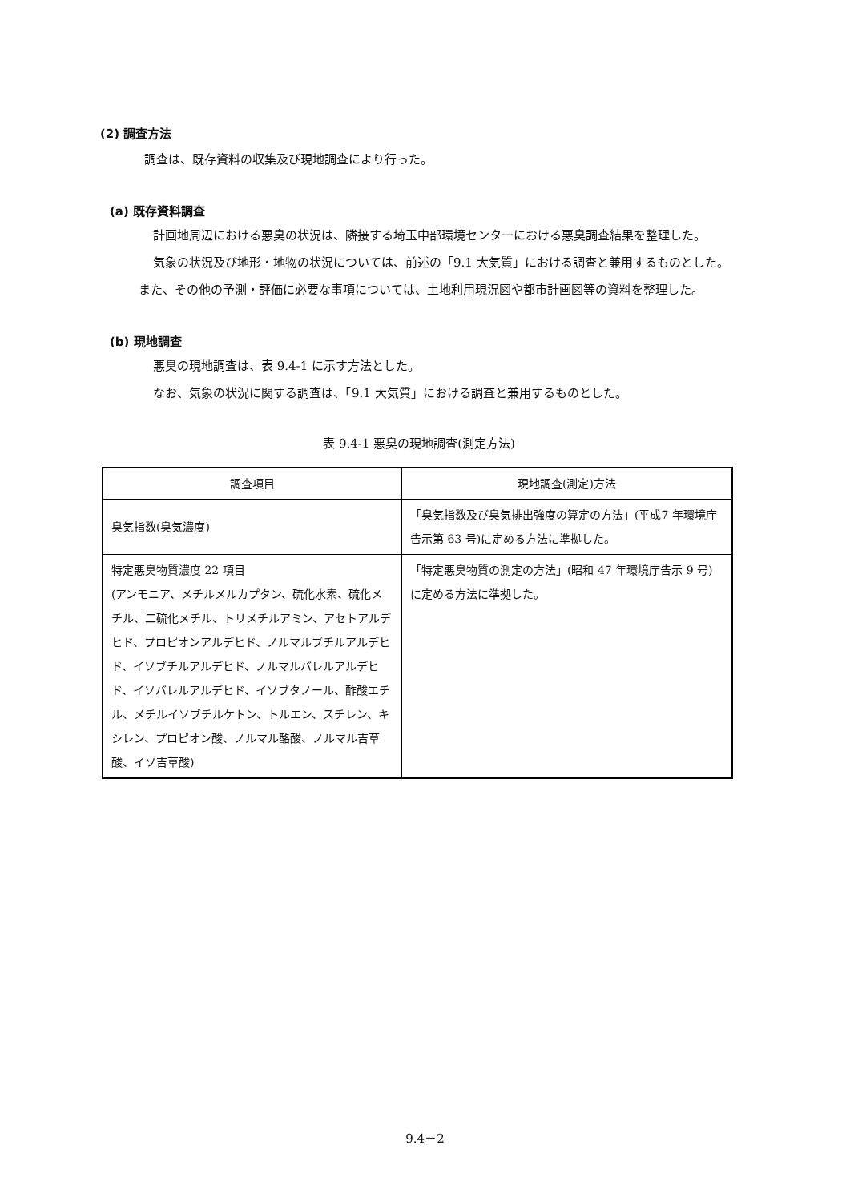(2) 調査方法
調査は、既存資料の収集及び現地調査により行った。
(a) 既存資料調査
計画地周辺における悪臭の状況は、隣接する埼玉中部環境センターにおける悪臭調査結果を整理した。
気象の状況及び地形・地物の状況については、前述の「9.1 大気質」における調査と兼用するものとした。また、その他の予測・評価に必要な事項については、土地利用現況図や都市計画図等の資料を整理した。
(b) 現地調査
悪臭の現地調査は、表 9.4-1 に示す方法とした。
なお、気象の状況に関する調査は、「9.1 大気質」における調査と兼用するものとした。
表 9.4-1 悪臭の現地調査(測定方法)
| 調査項目 | 現地調査(測定)方法 |
| --- | --- |
| 臭気指数(臭気濃度) | 「臭気指数及び臭気排出強度の算定の方法」(平成7 年環境庁告示第 63 号)に定める方法に準拠した。 |
| 特定悪臭物質濃度 22 項目 (アンモニア、メチルメルカプタン、硫化水素、硫化メチル、二硫化メチル、トリメチルアミン、アセトアルデヒド、プロピオンアルデヒド、ノルマルブチルアルデヒド、イソブチルアルデヒド、ノルマルバレルアルデヒド、イソバレルアルデヒド、イソブタノール、酢酸エチル、メチルイソブチルケトン、トルエン、スチレン、キシレン、プロピオン酸、ノルマル酪酸、ノルマル吉草酸、イソ吉草酸) | 「特定悪臭物質の測定の方法」(昭和 47 年環境庁告示 9 号)に定める方法に準拠した。 |
9.4－2